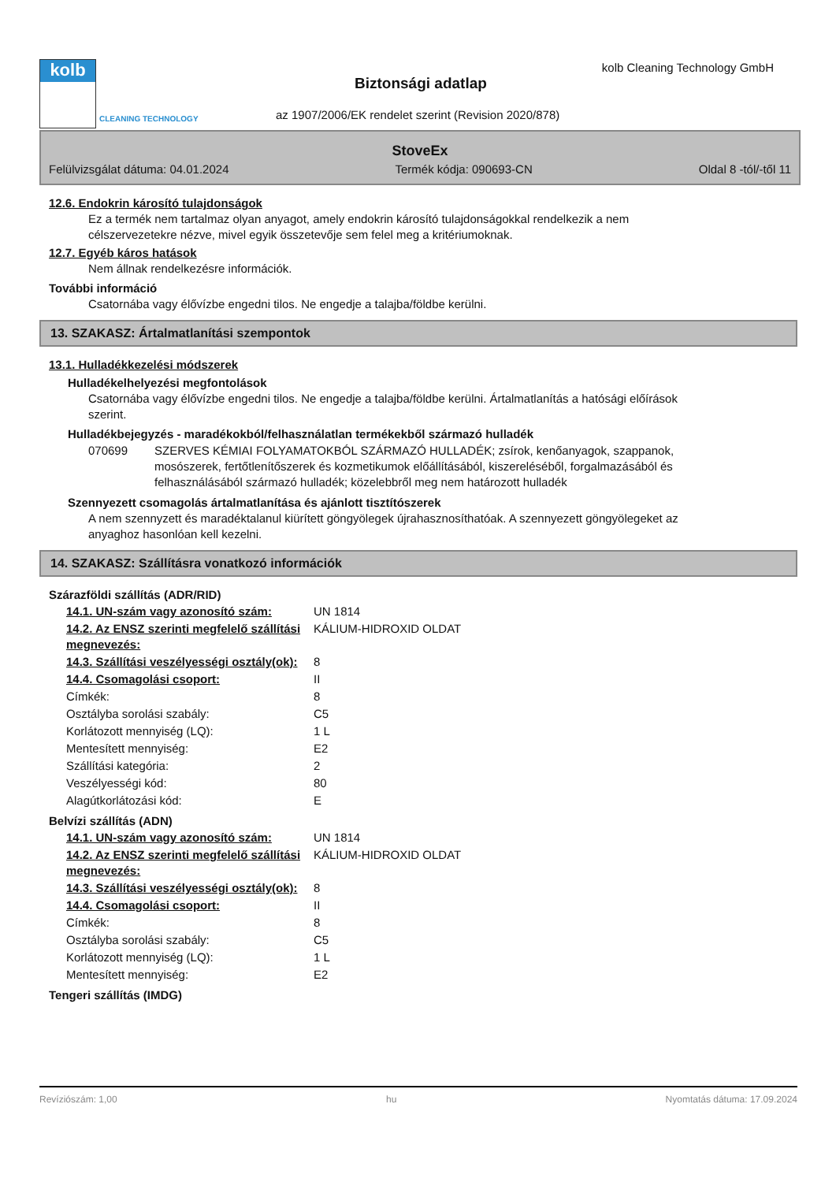kolb
CLEANING TECHNOLOGY
Biztonsági adatlap
kolb Cleaning Technology GmbH
az 1907/2006/EK rendelet szerint (Revision 2020/878)
StoveEx
Felülvizsgálat dátuma: 04.01.2024 Termék kódja: 090693-CN Oldal 8 -tól/-től 11
12.6. Endokrin károsító tulajdonságok
Ez a termék nem tartalmaz olyan anyagot, amely endokrin károsító tulajdonságokkal rendelkezik a nem célszervezetekre nézve, mivel egyik összetevője sem felel meg a kritériumoknak.
12.7. Egyéb káros hatások
Nem állnak rendelkezésre információk.
További információ
Csatornába vagy élővízbe engedni tilos. Ne engedje a talajba/földbe kerülni.
13. SZAKASZ: Ártalmatlanítási szempontok
13.1. Hulladékkezelési módszerek
Hulladékelhelyezési megfontolások
Csatornába vagy élővízbe engedni tilos. Ne engedje a talajba/földbe kerülni. Ártalmatlanítás a hatósági előírások szerint.
Hulladékbejegyzés - maradékokból/felhasználatlan termékekből származó hulladék
| 070699 | SZERVES KÉMIAI FOLYAMATOKBÓL SZÁRMAZÓ HULLADÉK; zsírok, kenőanyagok, szappanok, mosószerek, fertőtlenítőszerek és kozmetikumok előállításából, kiszereléséből, forgalmazásából és felhasználásából származó hulladék; közelebbről meg nem határozott hulladék |
Szennyezett csomagolás ártalmatlanítása és ajánlott tisztítószerek
A nem szennyzett és maradéktalanul kiürített göngyölegek újrahasznosíthatóak. A szennyezett göngyölegeket az anyaghoz hasonlóan kell kezelni.
14. SZAKASZ: Szállításra vonatkozó információk
Szárazföldi szállítás (ADR/RID)
| 14.1. UN-szám vagy azonosító szám: | UN 1814 |
| 14.2. Az ENSZ szerinti megfelelő szállítási megnevezés: | KÁLIUM-HIDROXID OLDAT |
| 14.3. Szállítási veszélyességi osztály(ok): | 8 |
| 14.4. Csomagolási csoport: | II |
| Címkék: | 8 |
| Osztályba sorolási szabály: | C5 |
| Korlátozott mennyiség (LQ): | 1 L |
| Mentesített mennyiség: | E2 |
| Szállítási kategória: | 2 |
| Veszélyességi kód: | 80 |
| Alagútkorlátozási kód: | E |
Belvízi szállítás (ADN)
| 14.1. UN-szám vagy azonosító szám: | UN 1814 |
| 14.2. Az ENSZ szerinti megfelelő szállítási megnevezés: | KÁLIUM-HIDROXID OLDAT |
| 14.3. Szállítási veszélyességi osztály(ok): | 8 |
| 14.4. Csomagolási csoport: | II |
| Címkék: | 8 |
| Osztályba sorolási szabály: | C5 |
| Korlátozott mennyiség (LQ): | 1 L |
| Mentesített mennyiség: | E2 |
Tengeri szállítás (IMDG)
Revíziószám: 1,00 hu Nyomtatás dátuma: 17.09.2024